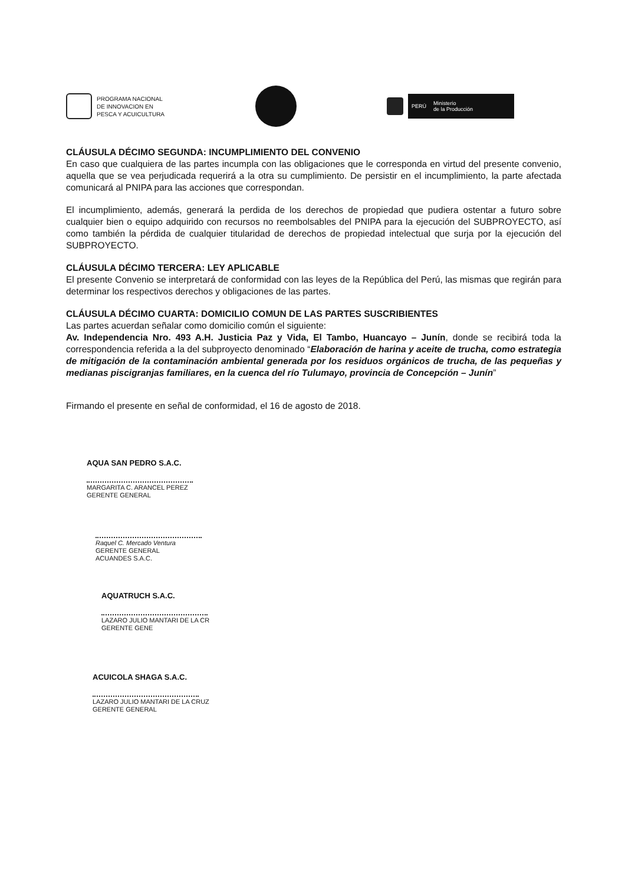PROGRAMA NACIONAL
DE INNOVACION EN
PESCA Y ACUICULTURA
PERÚ Ministerio
de la Producción
CLÁUSULA DÉCIMO SEGUNDA: INCUMPLIMIENTO DEL CONVENIO
En caso que cualquiera de las partes incumpla con las obligaciones que le corresponda en virtud del presente convenio, aquella que se vea perjudicada requerirá a la otra su cumplimiento. De persistir en el incumplimiento, la parte afectada comunicará al PNIPA para las acciones que correspondan.
El incumplimiento, además, generará la perdida de los derechos de propiedad que pudiera ostentar a futuro sobre cualquier bien o equipo adquirido con recursos no reembolsables del PNIPA para la ejecución del SUBPROYECTO, así como también la pérdida de cualquier titularidad de derechos de propiedad intelectual que surja por la ejecución del SUBPROYECTO.
CLÁUSULA DÉCIMO TERCERA: LEY APLICABLE
El presente Convenio se interpretará de conformidad con las leyes de la República del Perú, las mismas que regirán para determinar los respectivos derechos y obligaciones de las partes.
CLÁUSULA DÉCIMO CUARTA: DOMICILIO COMUN DE LAS PARTES SUSCRIBIENTES
Las partes acuerdan señalar como domicilio común el siguiente:
Av. Independencia Nro. 493 A.H. Justicia Paz y Vida, El Tambo, Huancayo – Junín, donde se recibirá toda la correspondencia referida a la del subproyecto denominado “Elaboración de harina y aceite de trucha, como estrategia de mitigación de la contaminación ambiental generada por los residuos orgánicos de trucha, de las pequeñas y medianas piscigranjas familiares, en la cuenca del río Tulumayo, provincia de Concepción – Junín”
Firmando el presente en señal de conformidad, el 16 de agosto de 2018.
AQUA SAN PEDRO S.A.C.
MARGARITA C. ARANCEL PEREZ
GERENTE GENERAL
Raquel C. Mercado Ventura
GERENTE GENERAL
ACUANDES S.A.C.
AQUATRUCH S.A.C.
LAZARO JULIO MANTARI DE LA CR
GERENTE GENE
ACUICOLA SHAGA S.A.C.
LAZARO JULIO MANTARI DE LA CRUZ
GERENTE GENERAL